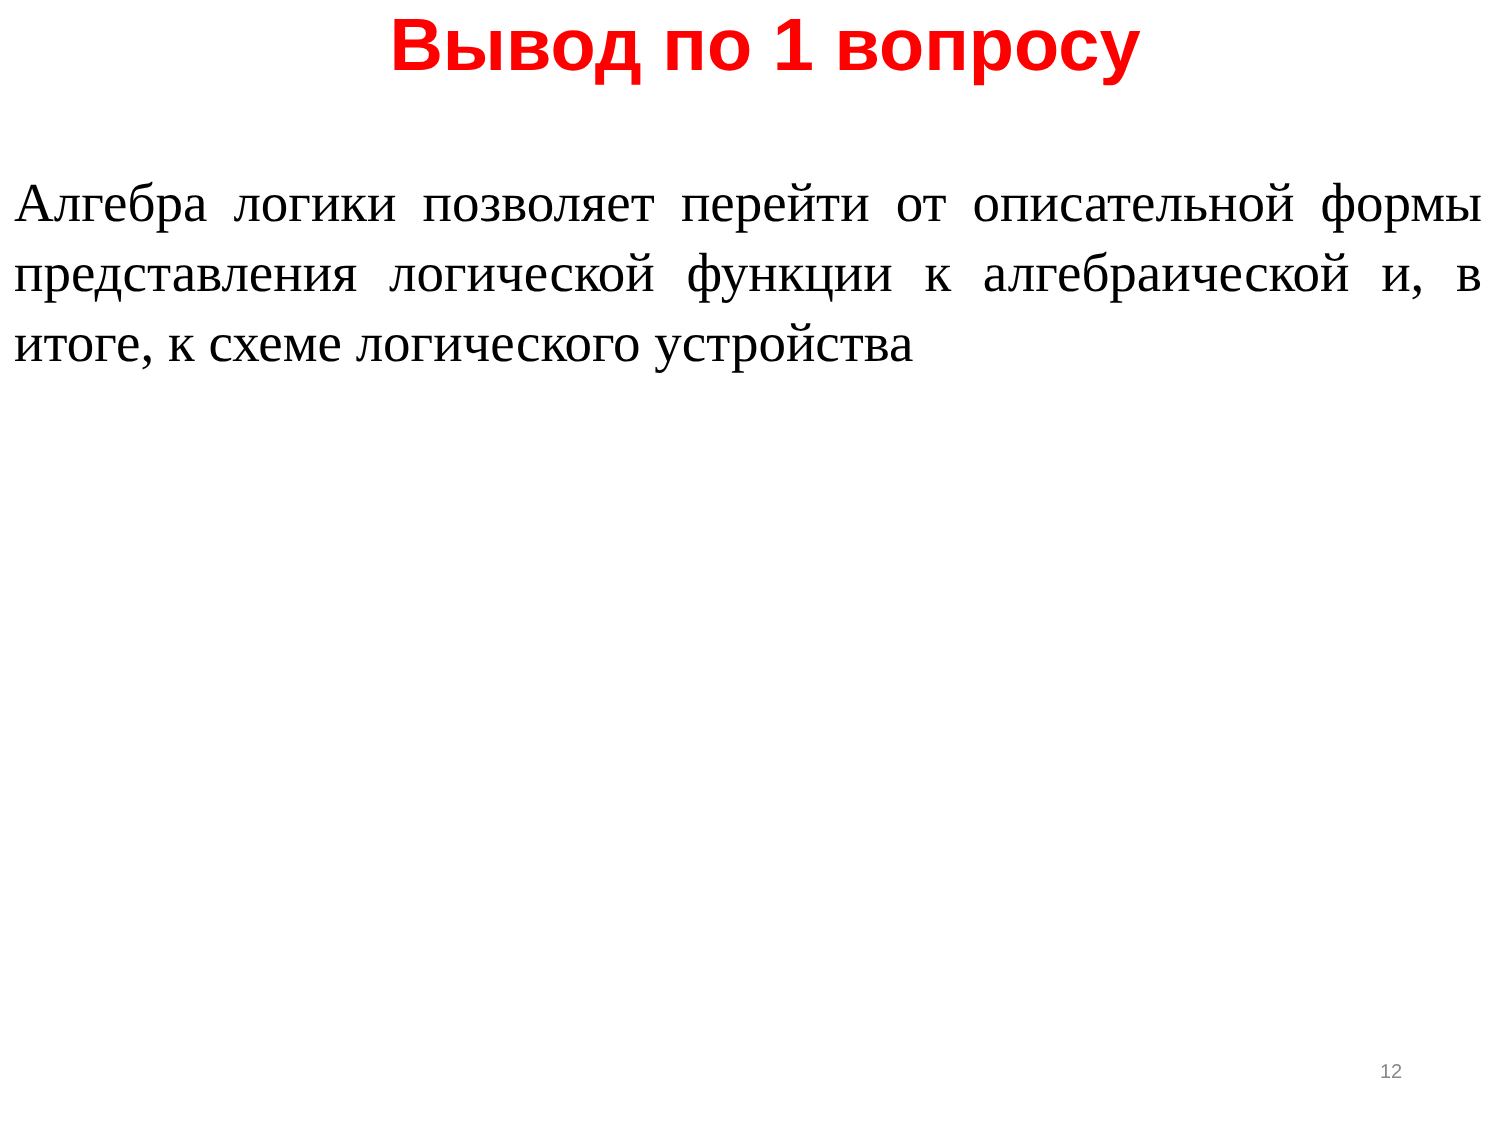Вывод по 1 вопросу
Алгебра логики позволяет перейти от описательной формы представления логической функции к алгебраической и, в итоге, к схеме логического устройства
12